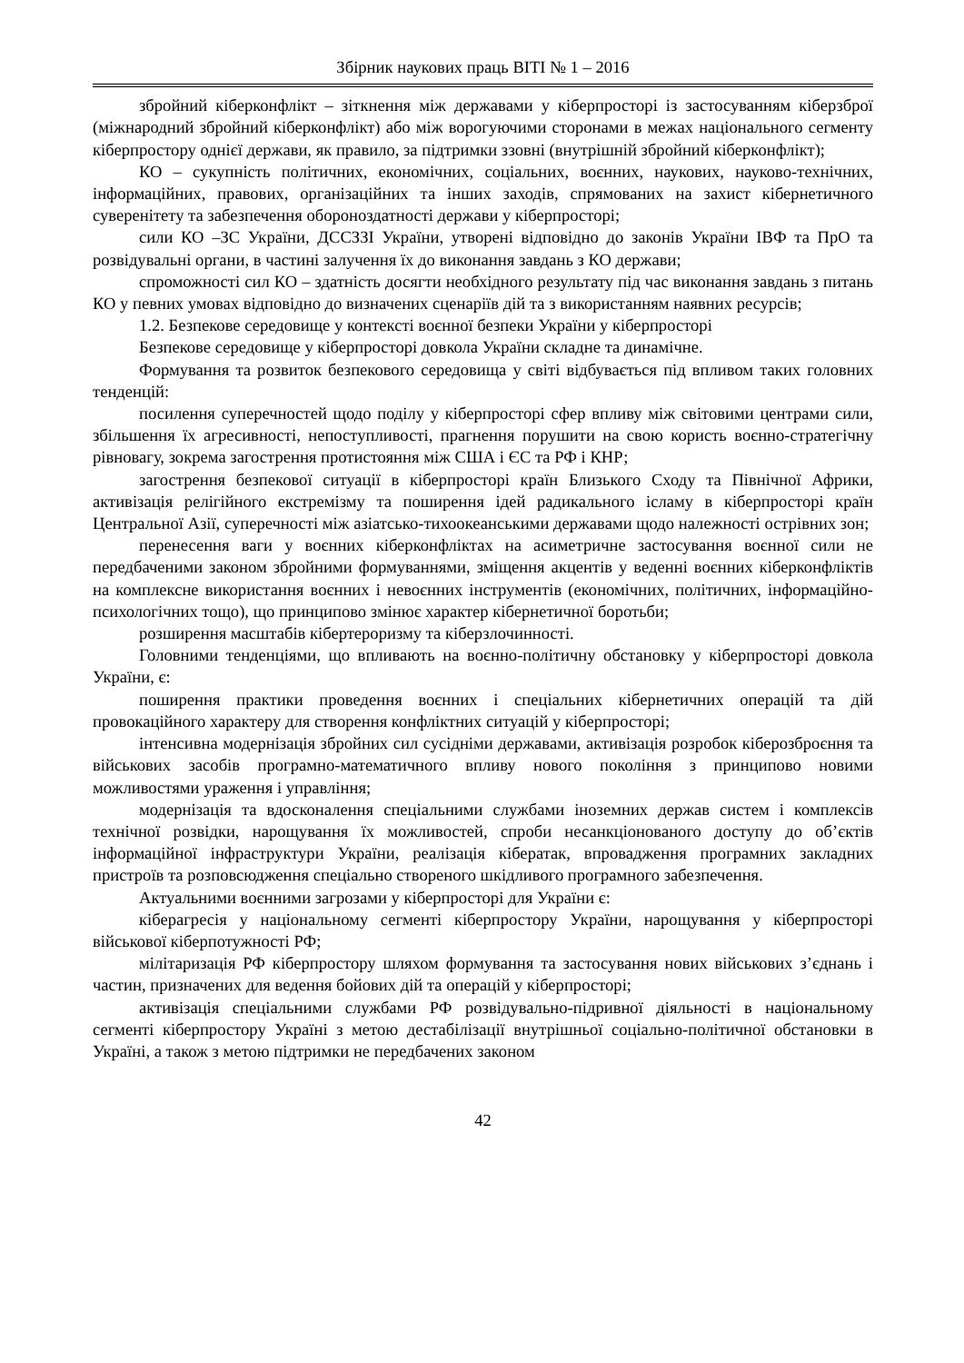Збірник наукових праць ВІТІ № 1 – 2016
збройний кіберконфлікт – зіткнення між державами у кіберпросторі із застосуванням кіберзброї (міжнародний збройний кіберконфлікт) або між ворогуючими сторонами в межах національного сегменту кіберпростору однієї держави, як правило, за підтримки ззовні (внутрішній збройний кіберконфлікт);
КО – сукупність політичних, економічних, соціальних, воєнних, наукових, науково-технічних, інформаційних, правових, організаційних та інших заходів, спрямованих на захист кібернетичного суверенітету та забезпечення обороноздатності держави у кіберпросторі;
сили КО –ЗС України, ДССЗЗІ України, утворені відповідно до законів України ІВФ та ПрО та розвідувальні органи, в частині залучення їх до виконання завдань з КО держави;
спроможності сил КО – здатність досягти необхідного результату під час виконання завдань з питань КО у певних умовах відповідно до визначених сценаріїв дій та з використанням наявних ресурсів;
1.2. Безпекове середовище у контексті воєнної безпеки України у кіберпросторі
Безпекове середовище у кіберпросторі довкола України складне та динамічне.
Формування та розвиток безпекового середовища у світі відбувається під впливом таких головних тенденцій:
посилення суперечностей щодо поділу у кіберпросторі сфер впливу між світовими центрами сили, збільшення їх агресивності, непоступливості, прагнення порушити на свою користь воєнно-стратегічну рівновагу, зокрема загострення протистояння між США і ЄС та РФ і КНР;
загострення безпекової ситуації в кіберпросторі країн Близького Сходу та Північної Африки, активізація релігійного екстремізму та поширення ідей радикального ісламу в кіберпросторі країн Центральної Азії, суперечності між азіатсько-тихоокеанськими державами щодо належності острівних зон;
перенесення ваги у воєнних кіберконфліктах на асиметричне застосування воєнної сили не передбаченими законом збройними формуваннями, зміщення акцентів у веденні воєнних кіберконфліктів на комплексне використання воєнних і невоєнних інструментів (економічних, політичних, інформаційно-психологічних тощо), що принципово змінює характер кібернетичної боротьби;
розширення масштабів кібертероризму та кіберзлочинності.
Головними тенденціями, що впливають на воєнно-політичну обстановку у кіберпросторі довкола України, є:
поширення практики проведення воєнних і спеціальних кібернетичних операцій та дій провокаційного характеру для створення конфліктних ситуацій у кіберпросторі;
інтенсивна модернізація збройних сил сусідніми державами, активізація розробок кіберозброєння та військових засобів програмно-математичного впливу нового покоління з принципово новими можливостями ураження і управління;
модернізація та вдосконалення спеціальними службами іноземних держав систем і комплексів технічної розвідки, нарощування їх можливостей, спроби несанкціонованого доступу до об’єктів інформаційної інфраструктури України, реалізація кібератак, впровадження програмних закладних пристроїв та розповсюдження спеціально створеного шкідливого програмного забезпечення.
Актуальними воєнними загрозами у кіберпросторі для України є:
кіберагресія у національному сегменті кіберпростору України, нарощування у кіберпросторі військової кіберпотужності РФ;
мілітаризація РФ кіберпростору шляхом формування та застосування нових військових з’єднань і частин, призначених для ведення бойових дій та операцій у кіберпросторі;
активізація спеціальними службами РФ розвідувально-підривної діяльності в національному сегменті кіберпростору Україні з метою дестабілізації внутрішньої соціально-політичної обстановки в Україні, а також з метою підтримки не передбачених законом
42